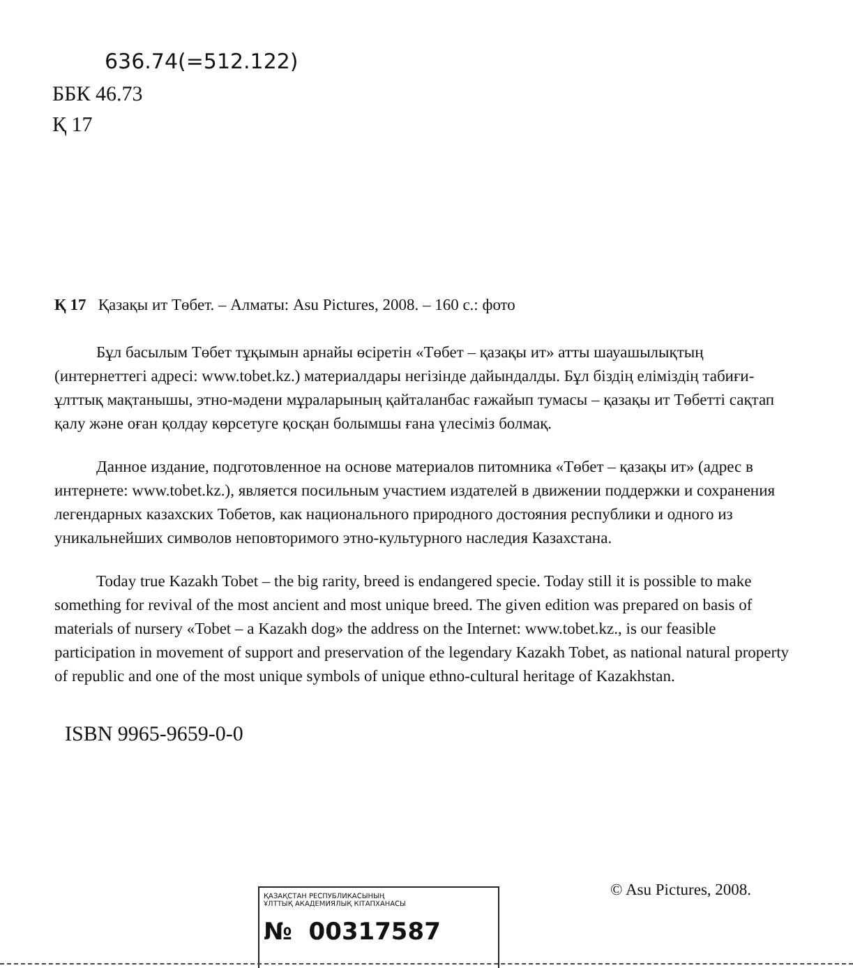636.74(=512.122)
ББК 46.73
Қ 17
Қ 17 Қазақы ит Төбет. – Алматы: Asu Pictures, 2008. – 160 с.: фото
Бұл басылым Төбет тұқымын арнайы өсіретін «Төбет – қазақы ит» атты шауашылықтың (интернеттегі адресі: www.tobet.kz.) материалдары негізінде дайындалды. Бұл біздің еліміздің табиғи-ұлттық мақтанышы, этно-мәдени мұраларының қайталанбас ғажайып тумасы – қазақы ит Төбетті сақтап қалу және оған қолдау көрсетуге қосқан болымшы ғана үлесіміз болмақ.
Данное издание, подготовленное на основе материалов питомника «Төбет – қазақы ит» (адрес в интернете: www.tobet.kz.), является посильным участием издателей в движении поддержки и сохранения легендарных казахских Тобетов, как национального природного достояния республики и одного из уникальнейших символов неповторимого этно-культурного наследия Казахстана.
Today true Kazakh Tobet – the big rarity, breed is endangered specie. Today still it is possible to make something for revival of the most ancient and most unique breed. The given edition was prepared on basis of materials of nursery «Tobet – a Kazakh dog» the address on the Internet: www.tobet.kz., is our feasible participation in movement of support and preservation of the legendary Kazakh Tobet, as national natural property of republic and one of the most unique symbols of unique ethno-cultural heritage of Kazakhstan.
ISBN 9965-9659-0-0
ҚАЗАҚСТАН РЕСПУБЛИКАСЫНЫҢ
ҰЛТТЫҚ АКАДЕМИЯЛЫҚ КІТАПХАНАСЫ
№ 00317587
© Asu Pictures, 2008.